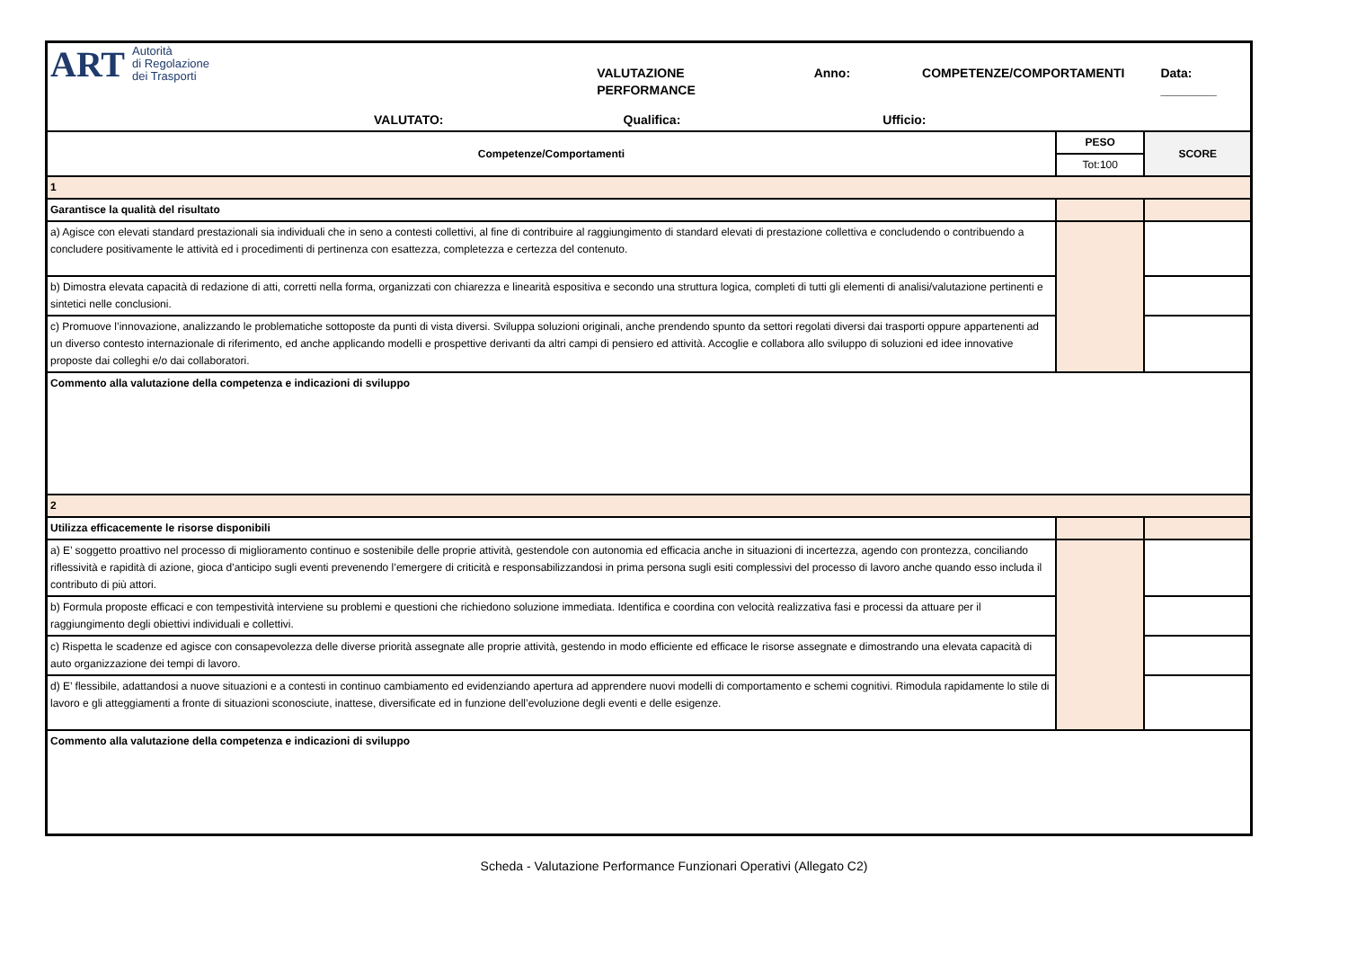| ART Autorità di Regolazione dei Trasporti VALUTAZIONE PERFORMANCE Anno: COMPETENZE/COMPORTAMENTI Data: ________ VALUTATO: Qualifica: Ufficio: | | |
| Competenze/Comportamenti | PESO | SCORE |
| | Tot:100 | |
| 1 | | |
| Garantisce la qualità del risultato | | |
| a) Agisce con elevati standard prestazionali sia individuali che in seno a contesti collettivi, al fine di contribuire al raggiungimento di standard elevati di prestazione collettiva e concludendo o contribuendo a concludere positivamente le attività ed i procedimenti di pertinenza con esattezza, completezza e certezza del contenuto. | | |
| b) Dimostra elevata capacità di redazione di atti, corretti nella forma, organizzati con chiarezza e linearità espositiva e secondo una struttura logica, completi di tutti gli elementi di analisi/valutazione pertinenti e sintetici nelle conclusioni. | | |
| c) Promuove l’innovazione, analizzando le problematiche sottoposte da punti di vista diversi. Sviluppa soluzioni originali, anche prendendo spunto da settori regolati diversi dai trasporti oppure appartenenti ad un diverso contesto internazionale di riferimento, ed anche applicando modelli e prospettive derivanti da altri campi di pensiero ed attività. Accoglie e collabora allo sviluppo di soluzioni ed idee innovative proposte dai colleghi e/o dai collaboratori. | | |
| Commento alla valutazione della competenza e indicazioni di sviluppo | | |
| 2 | | |
| Utilizza efficacemente le risorse disponibili | | |
| a) E’ soggetto proattivo nel processo di miglioramento continuo e sostenibile delle proprie attività, gestendole con autonomia ed efficacia anche in situazioni di incertezza, agendo con prontezza, conciliando riflessività e rapidità di azione, gioca d’anticipo sugli eventi prevenendo l’emergere di criticità e responsabilizzandosi in prima persona sugli esiti complessivi del processo di lavoro anche quando esso includa il contributo di più attori. | | |
| b) Formula proposte efficaci e con tempestività interviene su problemi e questioni che richiedono soluzione immediata. Identifica e coordina con velocità realizzativa fasi e processi da attuare per il raggiungimento degli obiettivi individuali e collettivi. | | |
| c) Rispetta le scadenze ed agisce con consapevolezza delle diverse priorità assegnate alle proprie attività, gestendo in modo efficiente ed efficace le risorse assegnate e dimostrando una elevata capacità di auto organizzazione dei tempi di lavoro. | | |
| d) E’ flessibile, adattandosi a nuove situazioni e a contesti in continuo cambiamento ed evidenziando apertura ad apprendere nuovi modelli di comportamento e schemi cognitivi. Rimodula rapidamente lo stile di lavoro e gli atteggiamenti a fronte di situazioni sconosciute, inattese, diversificate ed in funzione dell’evoluzione degli eventi e delle esigenze. | | |
| Commento alla valutazione della competenza e indicazioni di sviluppo | | |
Scheda - Valutazione Performance Funzionari Operativi (Allegato C2)